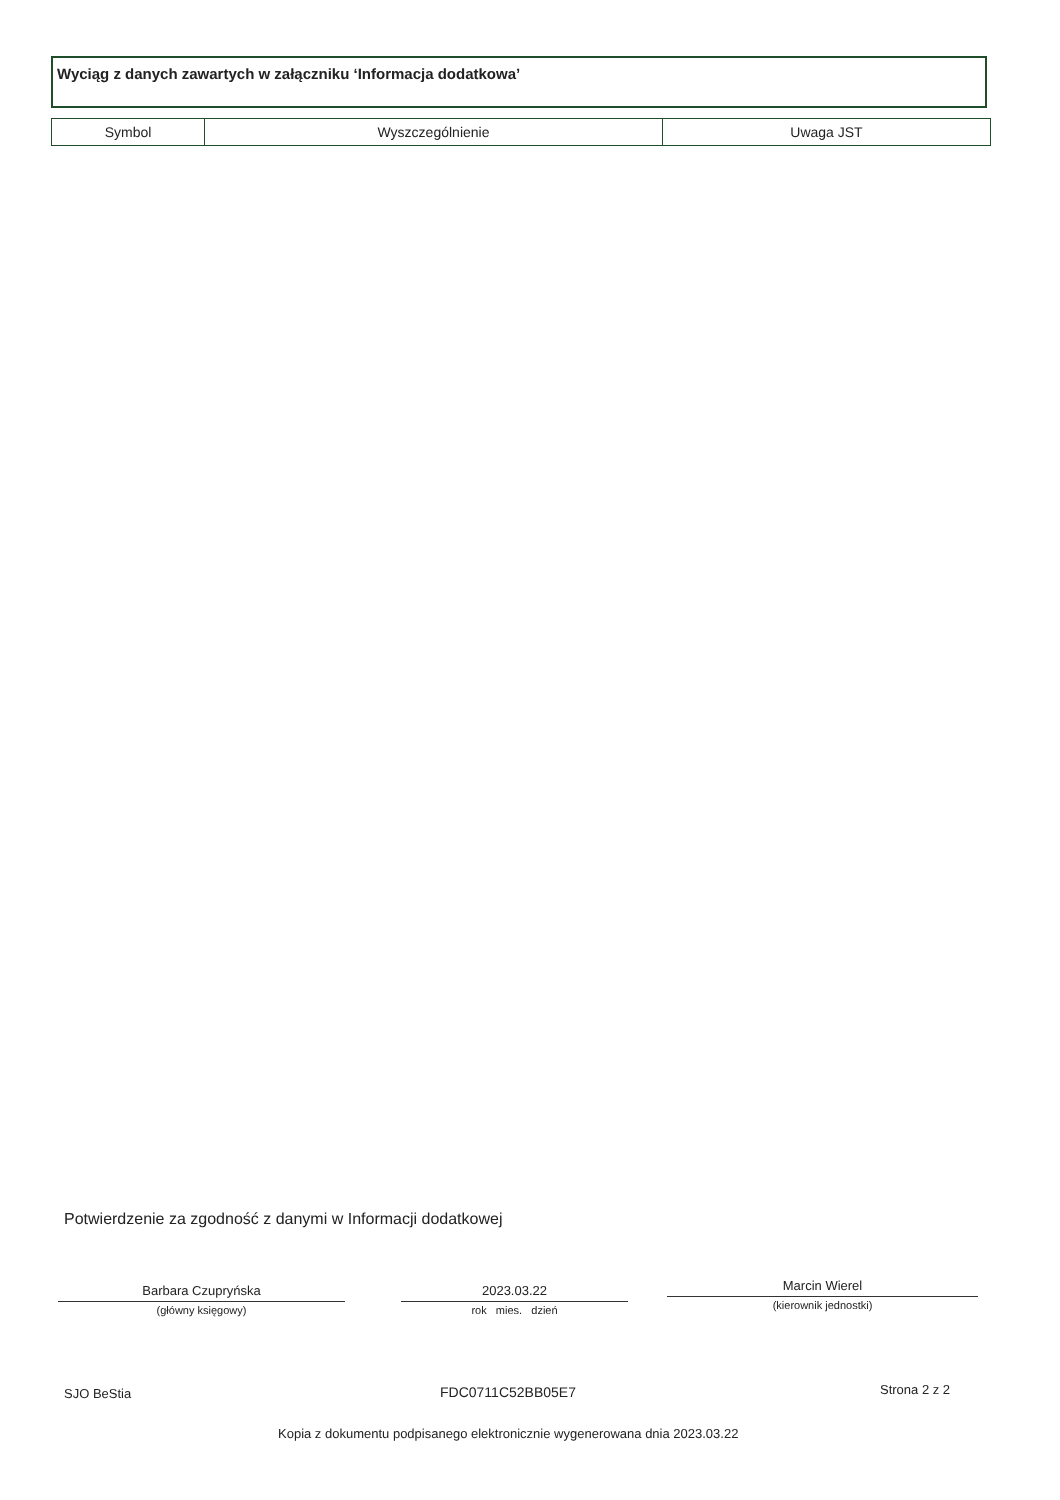Wyciąg z danych zawartych w załączniku ‘Informacja dodatkowa’
| Symbol | Wyszczególnienie | Uwaga JST |
| --- | --- | --- |
Potwierdzenie za zgodność z danymi w Informacji dodatkowej
Barbara Czupryńska
(główny księgowy)
2023.03.22
rok mies. dzień
Marcin Wierel
(kierownik jednostki)
SJO BeStia FDC0711C52BB05E7 Strona 2 z 2
Kopia z dokumentu podpisanego elektronicznie wygenerowana dnia 2023.03.22